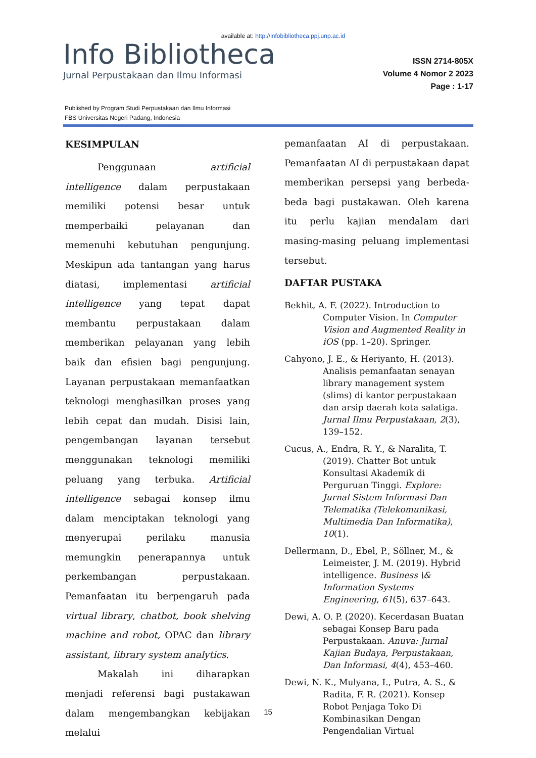available at: http://infobibliotheca.ppj.unp.ac.id
Info Bibliotheca
Jurnal Perpustakaan dan Ilmu Informasi
ISSN 2714-805X
Volume 4 Nomor 2 2023
Page : 1-17
Published by Program Studi Perpustakaan dan Ilmu Informasi
FBS Universitas Negeri Padang, Indonesia
KESIMPULAN
Penggunaan artificial intelligence dalam perpustakaan memiliki potensi besar untuk memperbaiki pelayanan dan memenuhi kebutuhan pengunjung. Meskipun ada tantangan yang harus diatasi, implementasi artificial intelligence yang tepat dapat membantu perpustakaan dalam memberikan pelayanan yang lebih baik dan efisien bagi pengunjung. Layanan perpustakaan memanfaatkan teknologi menghasilkan proses yang lebih cepat dan mudah. Disisi lain, pengembangan layanan tersebut menggunakan teknologi memiliki peluang yang terbuka. Artificial intelligence sebagai konsep ilmu dalam menciptakan teknologi yang menyerupai perilaku manusia memungkin penerapannya untuk perkembangan perpustakaan. Pemanfaatan itu berpengaruh pada virtual library, chatbot, book shelving machine and robot, OPAC dan library assistant, library system analytics.
Makalah ini diharapkan menjadi referensi bagi pustakawan dalam mengembangkan kebijakan melalui
pemanfaatan AI di perpustakaan. Pemanfaatan AI di perpustakaan dapat memberikan persepsi yang berbeda-beda bagi pustakawan. Oleh karena itu perlu kajian mendalam dari masing-masing peluang implementasi tersebut.
DAFTAR PUSTAKA
Bekhit, A. F. (2022). Introduction to Computer Vision. In Computer Vision and Augmented Reality in iOS (pp. 1–20). Springer.
Cahyono, J. E., & Heriyanto, H. (2013). Analisis pemanfaatan senayan library management system (slims) di kantor perpustakaan dan arsip daerah kota salatiga. Jurnal Ilmu Perpustakaan, 2(3), 139–152.
Cucus, A., Endra, R. Y., & Naralita, T. (2019). Chatter Bot untuk Konsultasi Akademik di Perguruan Tinggi. Explore: Jurnal Sistem Informasi Dan Telematika (Telekomunikasi, Multimedia Dan Informatika), 10(1).
Dellermann, D., Ebel, P., Söllner, M., & Leimeister, J. M. (2019). Hybrid intelligence. Business \& Information Systems Engineering, 61(5), 637–643.
Dewi, A. O. P. (2020). Kecerdasan Buatan sebagai Konsep Baru pada Perpustakaan. Anuva: Jurnal Kajian Budaya, Perpustakaan, Dan Informasi, 4(4), 453–460.
Dewi, N. K., Mulyana, I., Putra, A. S., & Radita, F. R. (2021). Konsep Robot Penjaga Toko Di Kombinasikan Dengan Pengendalian Virtual
15